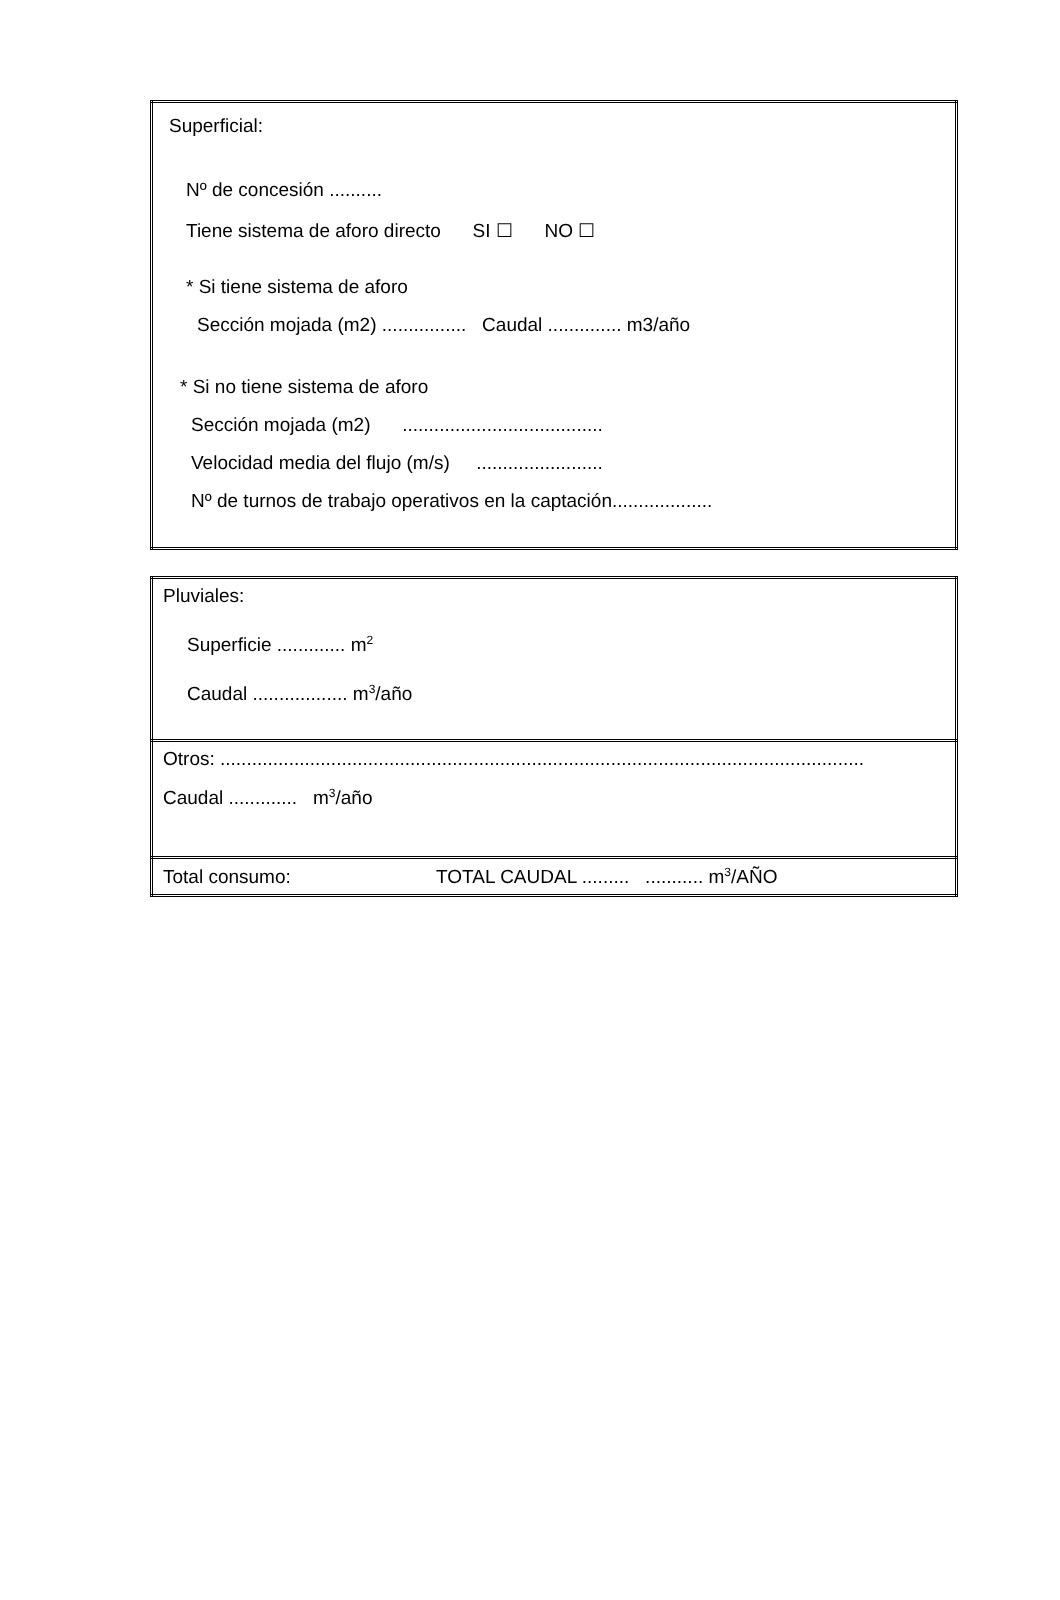| Superficial: Nº de concesión .......... Tiene sistema de aforo directo SI ☐ NO ☐ * Si tiene sistema de aforo Sección mojada (m2) ................ Caudal .............. m3/año * Si no tiene sistema de aforo Sección mojada (m2) ...................................... Velocidad media del flujo (m/s) ........................ Nº de turnos de trabajo operativos en la captación................... |
| Pluviales: Superficie ............. m<sup>2</sup> Caudal .................. m<sup>3</sup>/año |
| Otros: .......................................................................................................................... Caudal ............. m<sup>3</sup>/año |
| Total consumo: TOTAL CAUDAL ......... ........... m<sup>3</sup>/AÑO |